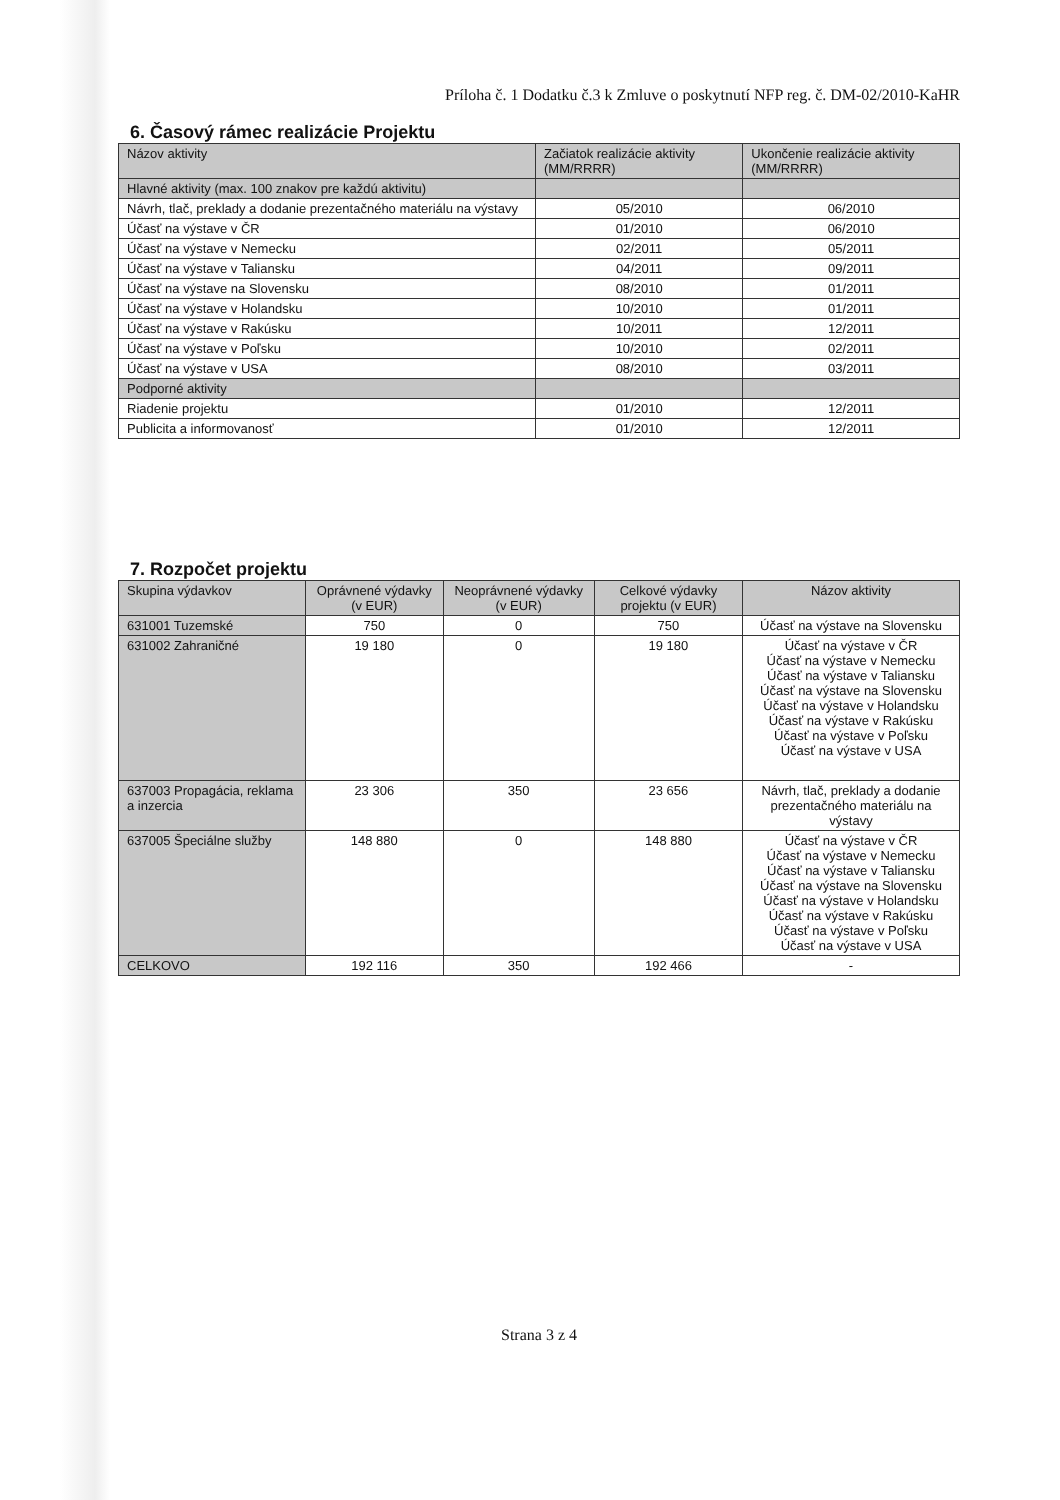Príloha č. 1 Dodatku č.3 k Zmluve o poskytnutí NFP reg. č. DM-02/2010-KaHR
6. Časový rámec realizácie Projektu
| Názov aktivity | Začiatok realizácie aktivity (MM/RRRR) | Ukončenie realizácie aktivity (MM/RRRR) |
| --- | --- | --- |
| Hlavné aktivity (max. 100 znakov pre každú aktivitu) | | |
| Návrh, tlač, preklady a dodanie prezentačného materiálu na výstavy | 05/2010 | 06/2010 |
| Účasť na výstave v ČR | 01/2010 | 06/2010 |
| Účasť na výstave v Nemecku | 02/2011 | 05/2011 |
| Účasť na výstave v Taliansku | 04/2011 | 09/2011 |
| Účasť na výstave na Slovensku | 08/2010 | 01/2011 |
| Účasť na výstave v Holandsku | 10/2010 | 01/2011 |
| Účasť na výstave v Rakúsku | 10/2011 | 12/2011 |
| Účasť na výstave v Poľsku | 10/2010 | 02/2011 |
| Účasť na výstave v USA | 08/2010 | 03/2011 |
| Podporné aktivity | | |
| Riadenie projektu | 01/2010 | 12/2011 |
| Publicita a informovanosť | 01/2010 | 12/2011 |
7. Rozpočet projektu
| Skupina výdavkov | Oprávnené výdavky (v EUR) | Neoprávnené výdavky (v EUR) | Celkové výdavky projektu (v EUR) | Názov aktivity |
| --- | --- | --- | --- | --- |
| 631001 Tuzemské | 750 | 0 | 750 | Účasť na výstave na Slovensku |
| 631002 Zahraničné | 19 180 | 0 | 19 180 | Účasť na výstave v ČR Účasť na výstave v Nemecku Účasť na výstave v Taliansku Účasť na výstave na Slovensku Účasť na výstave v Holandsku Účasť na výstave v Rakúsku Účasť na výstave v Poľsku Účasť na výstave v USA |
| 637003 Propagácia, reklama a inzercia | 23 306 | 350 | 23 656 | Návrh, tlač, preklady a dodanie prezentačného materiálu na výstavy |
| 637005 Špeciálne služby | 148 880 | 0 | 148 880 | Účasť na výstave v ČR Účasť na výstave v Nemecku Účasť na výstave v Taliansku Účasť na výstave na Slovensku Účasť na výstave v Holandsku Účasť na výstave v Rakúsku Účasť na výstave v Poľsku Účasť na výstave v USA |
| CELKOVO | 192 116 | 350 | 192 466 | - |
Strana 3 z 4